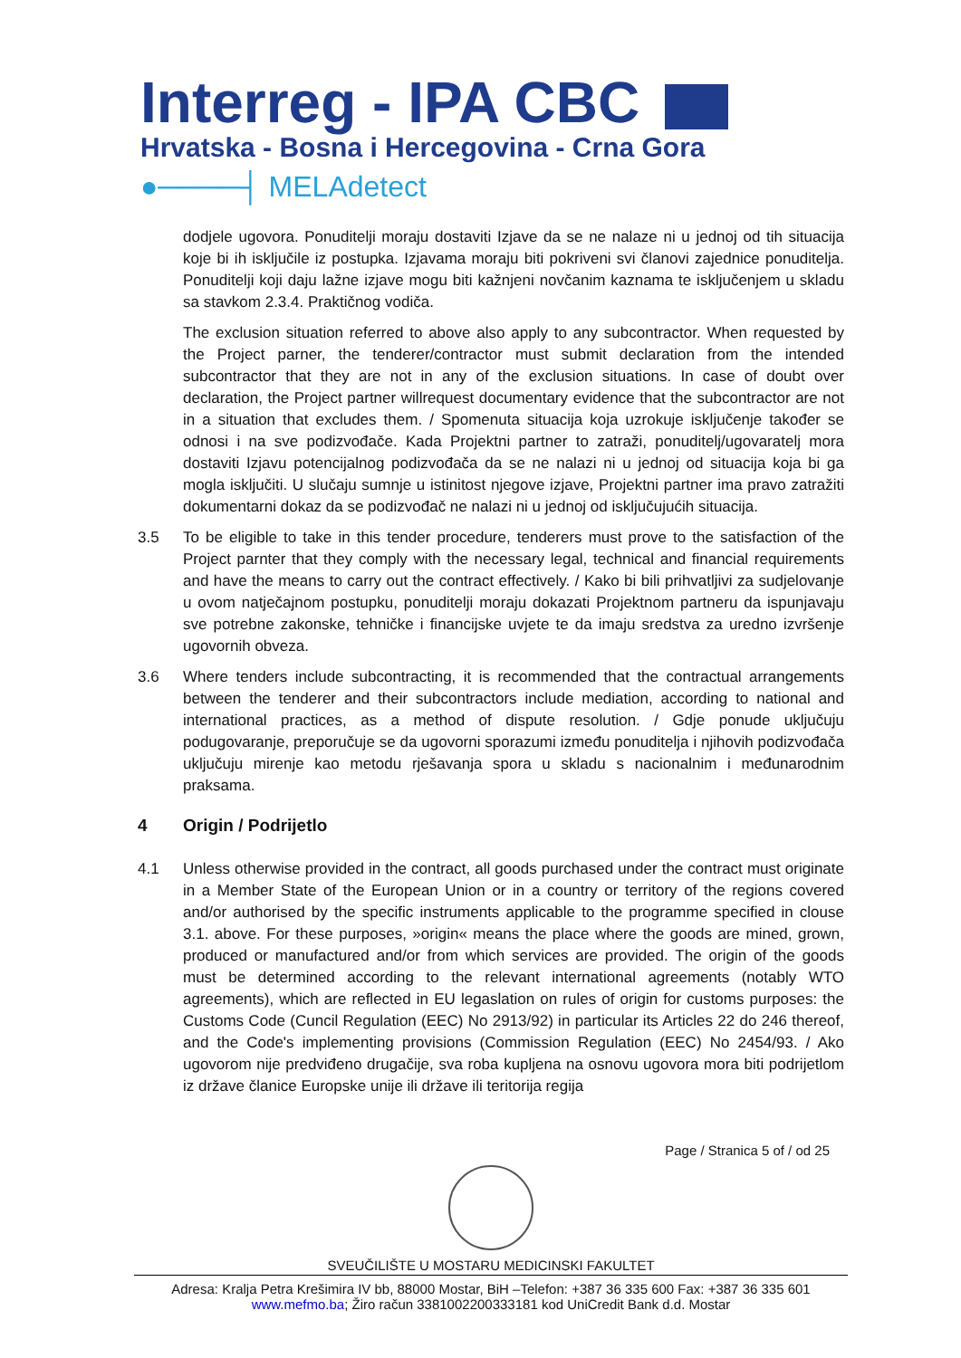Interreg - IPA CBC
Hrvatska - Bosna i Hercegovina - Crna Gora
●────┤ MELAdetect
dodjele ugovora. Ponuditelji moraju dostaviti Izjave da se ne nalaze ni u jednoj od tih situacija koje bi ih isključile iz postupka. Izjavama moraju biti pokriveni svi članovi zajednice ponuditelja. Ponuditelji koji daju lažne izjave mogu biti kažnjeni novčanim kaznama te isključenjem u skladu sa stavkom 2.3.4. Praktičnog vodiča.
The exclusion situation referred to above also apply to any subcontractor. When requested by the Project parner, the tenderer/contractor must submit declaration from the intended subcontractor that they are not in any of the exclusion situations. In case of doubt over declaration, the Project partner willrequest documentary evidence that the subcontractor are not in a situation that excludes them. / Spomenuta situacija koja uzrokuje isključenje također se odnosi i na sve podizvođače. Kada Projektni partner to zatraži, ponuditelj/ugovaratelj mora dostaviti Izjavu potencijalnog podizvođača da se ne nalazi ni u jednoj od situacija koja bi ga mogla isključiti. U slučaju sumnje u istinitost njegove izjave, Projektni partner ima pravo zatražiti dokumentarni dokaz da se podizvođač ne nalazi ni u jednoj od isključujućih situacija.
3.5 To be eligible to take in this tender procedure, tenderers must prove to the satisfaction of the Project parnter that they comply with the necessary legal, technical and financial requirements and have the means to carry out the contract effectively. / Kako bi bili prihvatljivi za sudjelovanje u ovom natječajnom postupku, ponuditelji moraju dokazati Projektnom partneru da ispunjavaju sve potrebne zakonske, tehničke i financijske uvjete te da imaju sredstva za uredno izvršenje ugovornih obveza.
3.6 Where tenders include subcontracting, it is recommended that the contractual arrangements between the tenderer and their subcontractors include mediation, according to national and international practices, as a method of dispute resolution. / Gdje ponude uključuju podugovaranje, preporučuje se da ugovorni sporazumi između ponuditelja i njihovih podizvođača uključuju mirenje kao metodu rješavanja spora u skladu s nacionalnim i međunarodnim praksama.
4 Origin / Podrijetlo
4.1 Unless otherwise provided in the contract, all goods purchased under the contract must originate in a Member State of the European Union or in a country or territory of the regions covered and/or authorised by the specific instruments applicable to the programme specified in clouse 3.1. above. For these purposes, »origin« means the place where the goods are mined, grown, produced or manufactured and/or from which services are provided. The origin of the goods must be determined according to the relevant international agreements (notably WTO agreements), which are reflected in EU legaslation on rules of origin for customs purposes: the Customs Code (Cuncil Regulation (EEC) No 2913/92) in particular its Articles 22 do 246 thereof, and the Code's implementing provisions (Commission Regulation (EEC) No 2454/93. / Ako ugovorom nije predviđeno drugačije, sva roba kupljena na osnovu ugovora mora biti podrijetlom iz države članice Europske unije ili države ili teritorija regija
Page / Stranica 5 of / od 25
SVEUČILIŠTE U MOSTARU MEDICINSKI FAKULTET
Adresa: Kralja Petra Krešimira IV bb, 88000 Mostar, BiH –Telefon: +387 36 335 600 Fax: +387 36 335 601
www.mefmo.ba; Žiro račun 3381002200333181 kod UniCredit Bank d.d. Mostar